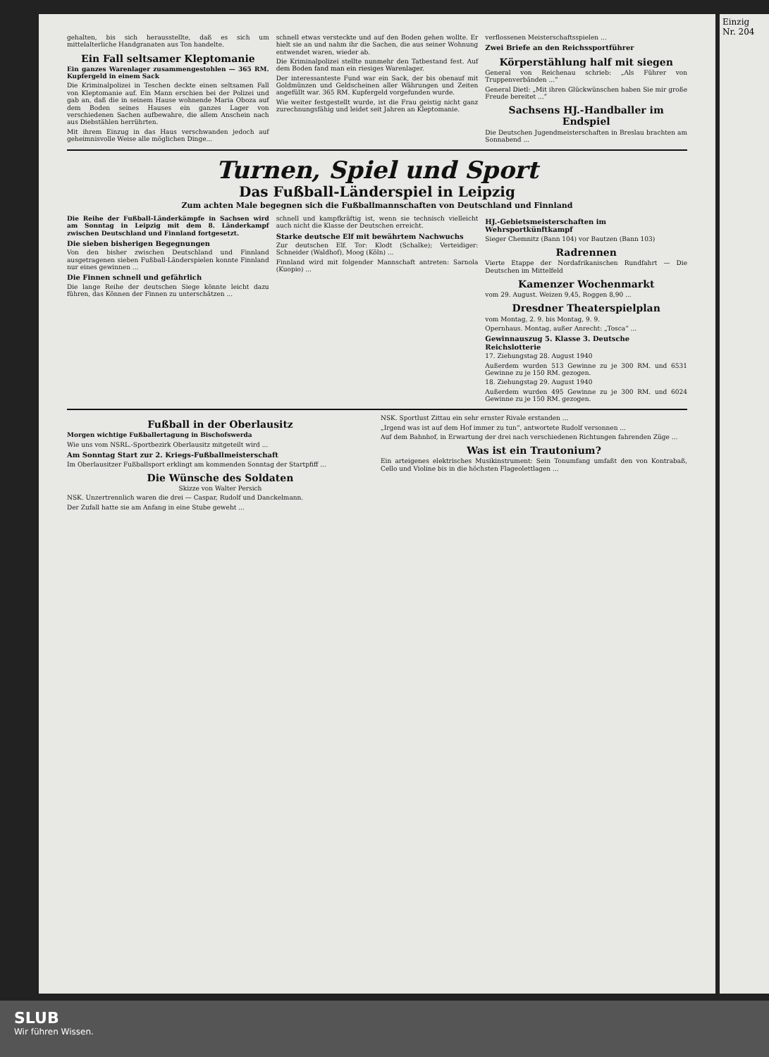gehalten, bis sich herausstellte, daß es sich um mittelalterliche Handgranaten aus Ton handelte.
Ein Fall seltsamer Kleptomanie
Ein ganzes Warenlager zusammengestohlen — 365 RM. Kupfergeld in einem Sack
Die Kriminalpolizei in Teschen deckte einen seltsamen Fall von Kleptomanie auf. Ein Mann erschien bei der Polizei und gab an, daß die in seinem Hause wohnende Maria Oboza auf dem Boden seines Hauses ein ganzes Lager von verschiedenen Sachen aufbewahre, die allem Anschein nach aus Diebstählen herrührten.
Mit ihrem Einzug in das Haus verschwanden jedoch auf geheimnisvolle Weise alle möglichen Dinge...
schnell etwas versteckte und auf den Boden gehen wollte. Er hielt sie an und nahm ihr die Sachen, die aus seiner Wohnung entwendet waren, wieder ab.
Die Kriminalpolizei stellte nunmehr den Tatbestand fest. Auf dem Boden fand man ein riesiges Warenlager.
Der interessanteste Fund war ein Sack, der bis obenauf mit Goldmünzen und Geldscheinen aller Währungen und Zeiten angefüllt war. 365 RM. Kupfergeld vorgefunden wurde.
Wie weiter festgestellt wurde, ist die Frau geistig nicht ganz zurechnungsfähig und leidet seit Jahren an Kleptomanie.
verflossenen Meisterschaftsspielen ...
Zwei Briefe an den Reichssportführer
Körperstählung half mit siegen
General von Reichenau schrieb: „Als Führer von Truppenverbänden ...“
General Dietl: „Mit ihren Glückwünschen haben Sie mir große Freude bereitet ...“
Sachsens HJ.-Handballer im Endspiel
Die Deutschen Jugendmeisterschaften in Breslau brachten am Sonnabend ...
Turnen, Spiel und Sport
Das Fußball-Länderspiel in Leipzig
Zum achten Male begegnen sich die Fußballmannschaften von Deutschland und Finnland
Die Reihe der Fußball-Länderkämpfe in Sachsen wird am Sonntag in Leipzig mit dem 8. Länderkampf zwischen Deutschland und Finnland fortgesetzt.
Die sieben bisherigen Begegnungen
Von den bisher zwischen Deutschland und Finnland ausgetragenen sieben Fußball-Länderspielen konnte Finnland nur eines gewinnen ...
Die Finnen schnell und gefährlich
Die lange Reihe der deutschen Siege könnte leicht dazu führen, das Können der Finnen zu unterschätzen ...
schnell und kampfkräftig ist, wenn sie technisch vielleicht auch nicht die Klasse der Deutschen erreicht.
Starke deutsche Elf mit bewährtem Nachwuchs
Zur deutschen Elf. Tor: Klodt (Schalke); Verteidiger: Schneider (Waldhof), Moog (Köln) ...
Finnland wird mit folgender Mannschaft antreten: Sarnola (Kuopio) ...
HJ.-Gebietsmeisterschaften im Wehrsportkünftkampf
Sieger Chemnitz (Bann 104) vor Bautzen (Bann 103)
Radrennen
Vierte Etappe der Nordafrikanischen Rundfahrt — Die Deutschen im Mittelfeld
Kamenzer Wochenmarkt
vom 29. August. Weizen 9,45, Roggen 8,90 ...
Dresdner Theaterspielplan
vom Montag, 2. 9. bis Montag, 9. 9.
Opernhaus. Montag, außer Anrecht: „Tosca“ ...
Gewinnauszug 5. Klasse 3. Deutsche Reichslotterie
17. Ziehungstag 28. August 1940
Außerdem wurden 513 Gewinne zu je 300 RM. und 6531 Gewinne zu je 150 RM. gezogen.
18. Ziehungstag 29. August 1940
Außerdem wurden 495 Gewinne zu je 300 RM. und 6024 Gewinne zu je 150 RM. gezogen.
Fußball in der Oberlausitz
Morgen wichtige Fußballertagung in Bischofswerda
Wie uns vom NSRL.-Sportbezirk Oberlausitz mitgeteilt wird ...
Am Sonntag Start zur 2. Kriegs-Fußballmeisterschaft
Im Oberlausitzer Fußballsport erklingt am kommenden Sonntag der Startpfiff ...
Die Wünsche des Soldaten
Skizze von Walter Persich
NSK. Unzertrennlich waren die drei — Caspar, Rudolf und Danckelmann.
Der Zufall hatte sie am Anfang in eine Stube geweht ...
NSK. Sportlust Zittau ein sehr ernster Rivale erstanden ...
„Irgend was ist auf dem Hof immer zu tun“, antwortete Rudolf versonnen ...
Auf dem Bahnhof, in Erwartung der drei nach verschiedenen Richtungen fahrenden Züge ...
Was ist ein Trautonium?
Ein arteigenes elektrisches Musikinstrument: Sein Tonumfang umfaßt den von Kontrabaß, Cello und Violine bis in die höchsten Flageolettlagen ...
Einzig
Nr. 204
SLUB
Wir führen Wissen.